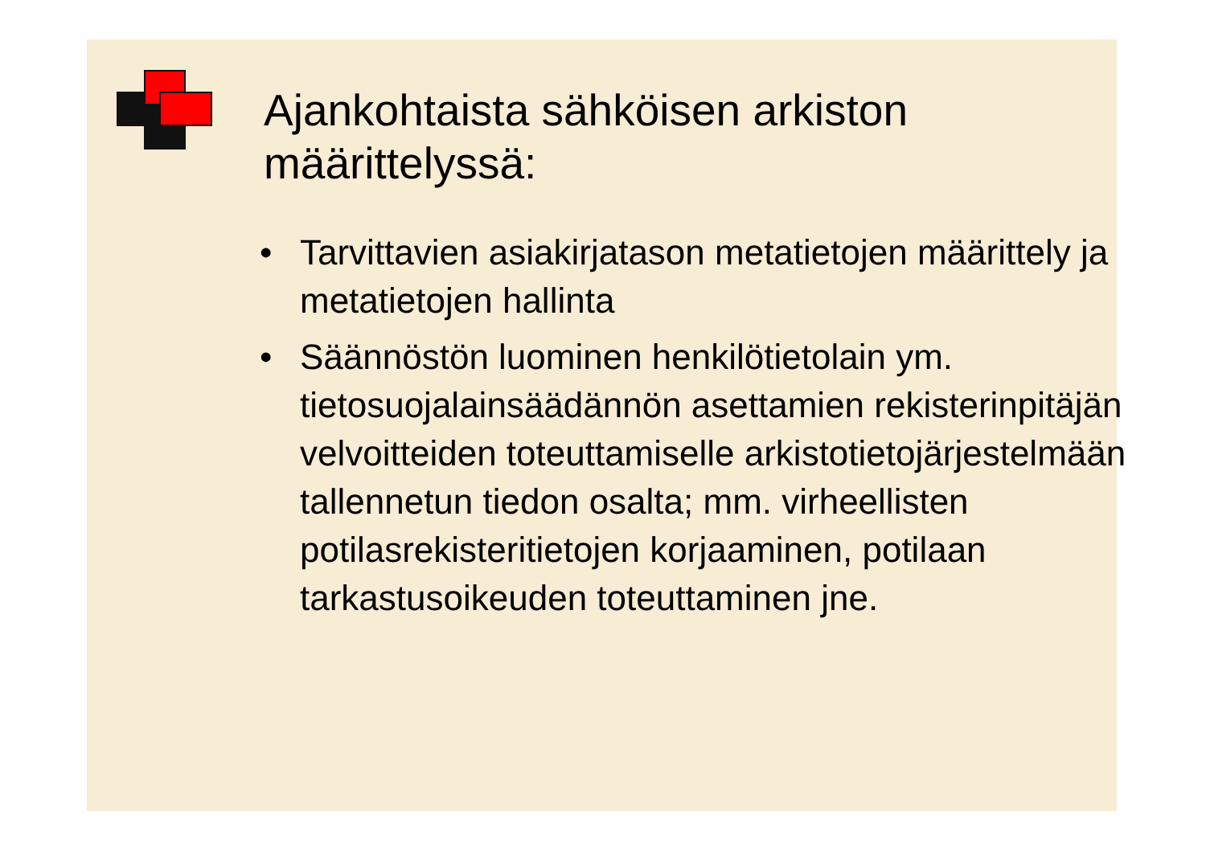Ajankohtaista sähköisen arkiston
määrittelyssä:
• Tarvittavien asiakirjatason metatietojen määrittely ja metatietojen hallinta
• Säännöstön luominen henkilötietolain ym. tietosuojalainsäädännön asettamien rekisterinpitäjän velvoitteiden toteuttamiselle arkistotietojärjestelmään tallennetun tiedon osalta; mm. virheellisten potilasrekisteritietojen korjaaminen, potilaan tarkastusoikeuden toteuttaminen jne.